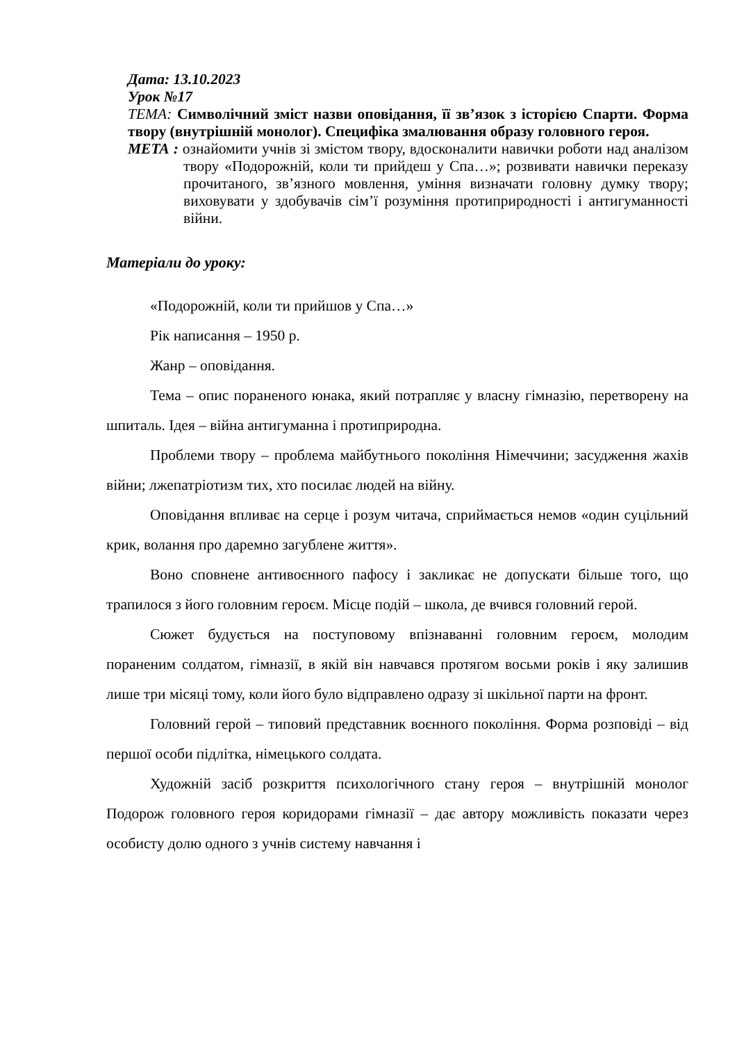Дата: 13.10.2023
Урок №17
ТЕМА: Символічний зміст назви оповідання, її зв’язок з історією Спарти. Форма твору (внутрішній монолог). Специфіка змалювання образу головного героя.
МЕТА : ознайомити учнів зі змістом твору, вдосконалити навички роботи над аналізом твору «Подорожній, коли ти прийдеш у Спа…»; розвивати навички переказу прочитаного, зв’язного мовлення, уміння визначати головну думку твору; виховувати у здобувачів сім’ї розуміння протиприродності і антигуманності війни.
Матеріали до уроку:
«Подорожній, коли ти прийшов у Спа…»
Рік написання – 1950 р.
Жанр – оповідання.
Тема – опис пораненого юнака, який потрапляє у власну гімназію, перетворену на шпиталь. Ідея – війна антигуманна і протиприродна.
Проблеми твору – проблема майбутнього покоління Німеччини; засудження жахів війни; лжепатріотизм тих, хто посилає людей на війну.
Оповідання впливає на серце і розум читача, сприймається немов «один суцільний крик, волання про даремно загублене життя».
Воно сповнене антивоєнного пафосу і закликає не допускати більше того, що трапилося з його головним героєм. Місце подій – школа, де вчився головний герой.
Сюжет будується на поступовому впізнаванні головним героєм, молодим пораненим солдатом, гімназії, в якій він навчався протягом восьми років і яку залишив лише три місяці тому, коли його було відправлено одразу зі шкільної парти на фронт.
Головний герой – типовий представник воєнного покоління. Форма розповіді – від першої особи підлітка, німецького солдата.
Художній засіб розкриття психологічного стану героя – внутрішній монолог Подорож головного героя коридорами гімназії – дає автору можливість показати через особисту долю одного з учнів систему навчання і